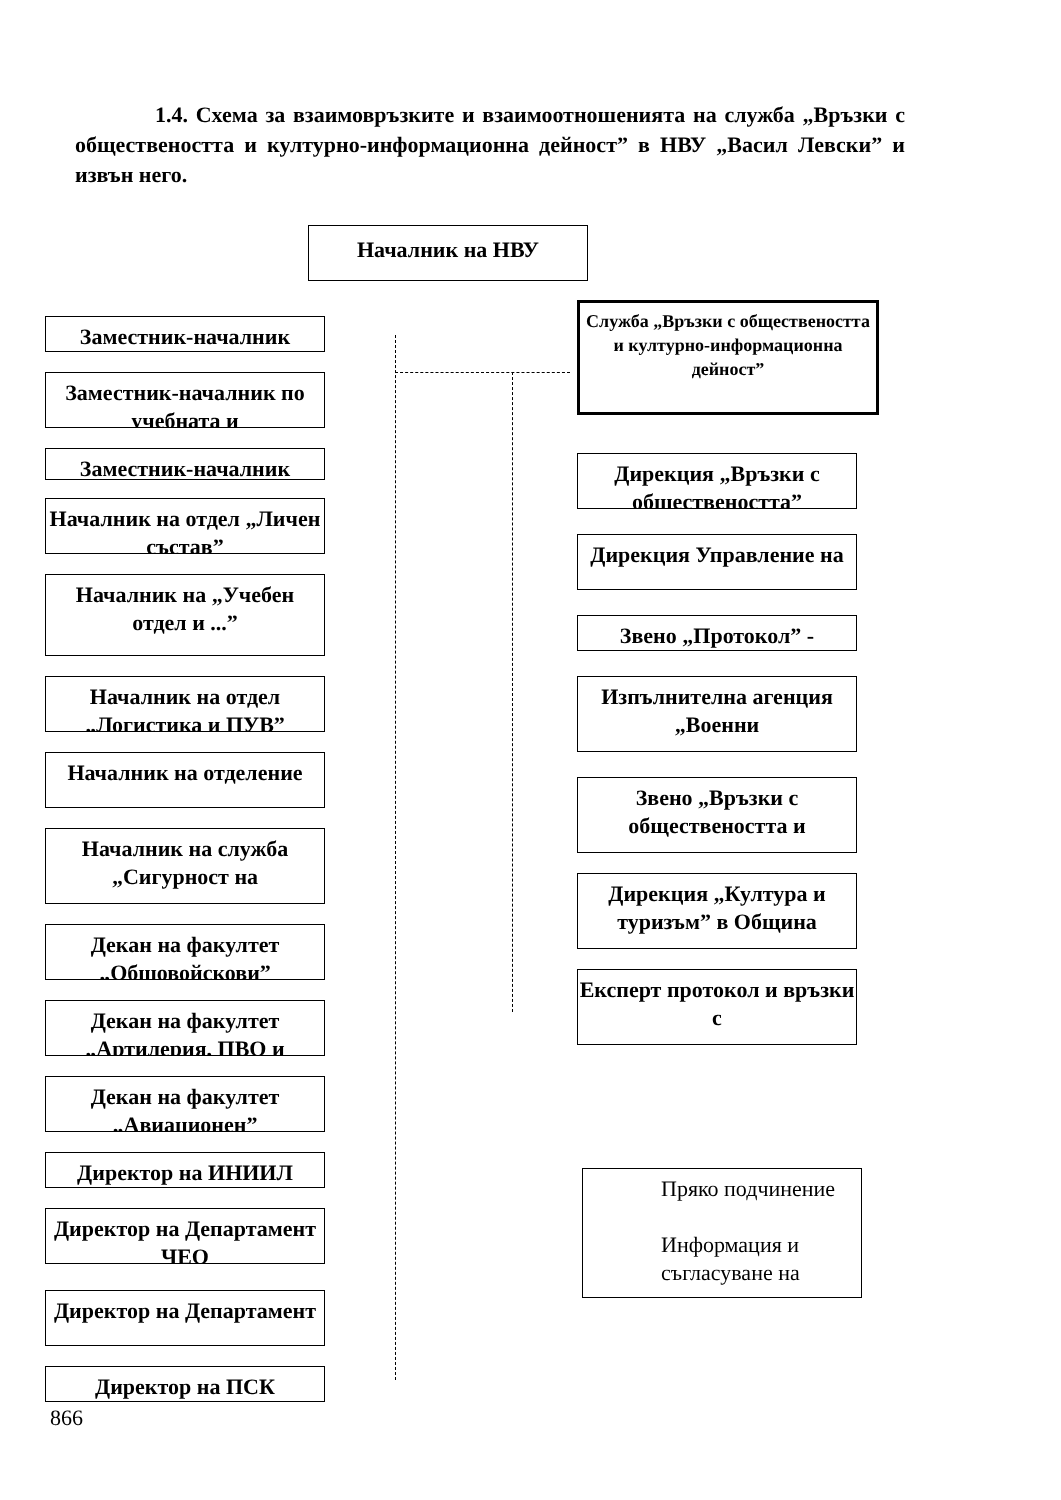1.4. Схема за взаимовръзките и взаимоотношенията на служба „Връзки с обществеността и културно-информационна дейност” в НВУ „Васил Левски” и извън него.
Началник на НВУ
Служба „Връзки с обществеността и културно-информационна дейност”
Заместник-началник
Заместник-началник по учебната и
Заместник-началник
Началник на отдел „Личен състав”
Началник на „Учебен отдел и ...”
Началник на отдел „Логистика и ПУВ”
Началник на отделение
Началник на служба „Сигурност на
Декан на факултет „Общовойскови”
Декан на факултет „Артилерия, ПВО и
Декан на факултет „Авиационен”
Директор на ИНИИЛ
Директор на Департамент ЧЕО
Директор на Департамент
Директор на ПСК
Дирекция „Връзки с обществеността”
Дирекция Управление на
Звено „Протокол” -
Изпълнителна агенция „Военни
Звено „Връзки с обществеността и
Дирекция „Култура и туризъм” в Община
Експерт протокол и връзки с
Пряко подчинение
Информация и съгласуване на
866